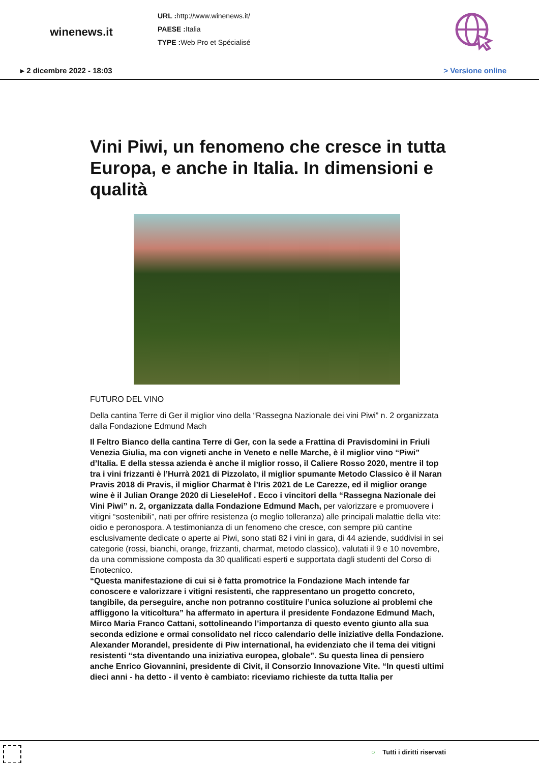winenews.it
URL : http://www.winenews.it/
PAESE : Italia
TYPE : Web Pro et Spécialisé
▸ 2 dicembre 2022 - 18:03 > Versione online
Vini Piwi, un fenomeno che cresce in tutta Europa, e anche in Italia. In dimensioni e qualità
FUTURO DEL VINO
Della cantina Terre di Ger il miglior vino della “Rassegna Nazionale dei vini Piwi” n. 2 organizzata dalla Fondazione Edmund Mach
Il Feltro Bianco della cantina Terre di Ger, con la sede a Frattina di Pravisdomini in Friuli Venezia Giulia, ma con vigneti anche in Veneto e nelle Marche, è il miglior vino “Piwi” d’Italia. E della stessa azienda è anche il miglior rosso, il Caliere Rosso 2020, mentre il top tra i vini frizzanti è l’Hurrà 2021 di Pizzolato, il miglior spumante Metodo Classico è il Naran Pravis 2018 di Pravis, il miglior Charmat è l’Iris 2021 de Le Carezze, ed il miglior orange wine è il Julian Orange 2020 di LieseleHof . Ecco i vincitori della “Rassegna Nazionale dei Vini Piwi” n. 2, organizzata dalla Fondazione Edmund Mach, per valorizzare e promuovere i vitigni “sostenibili”, nati per offrire resistenza (o meglio tolleranza) alle principali malattie della vite: oidio e peronospora. A testimonianza di un fenomeno che cresce, con sempre più cantine esclusivamente dedicate o aperte ai Piwi, sono stati 82 i vini in gara, di 44 aziende, suddivisi in sei categorie (rossi, bianchi, orange, frizzanti, charmat, metodo classico), valutati il 9 e 10 novembre, da una commissione composta da 30 qualificati esperti e supportata dagli studenti del Corso di Enotecnico.
“Questa manifestazione di cui si è fatta promotrice la Fondazione Mach intende far conoscere e valorizzare i vitigni resistenti, che rappresentano un progetto concreto, tangibile, da perseguire, anche non potranno costituire l’unica soluzione ai problemi che affliggono la viticoltura” ha affermato in apertura il presidente Fondazone Edmund Mach, Mirco Maria Franco Cattani, sottolineando l’importanza di questo evento giunto alla sua seconda edizione e ormai consolidato nel ricco calendario delle iniziative della Fondazione. Alexander Morandel, presidente di Piw international, ha evidenziato che il tema dei vitigni resistenti “sta diventando una iniziativa europea, globale”. Su questa linea di pensiero anche Enrico Giovannini, presidente di Civit, il Consorzio Innovazione Vite. “In questi ultimi dieci anni - ha detto - il vento è cambiato: riceviamo richieste da tutta Italia per
○ Tutti i diritti riservati